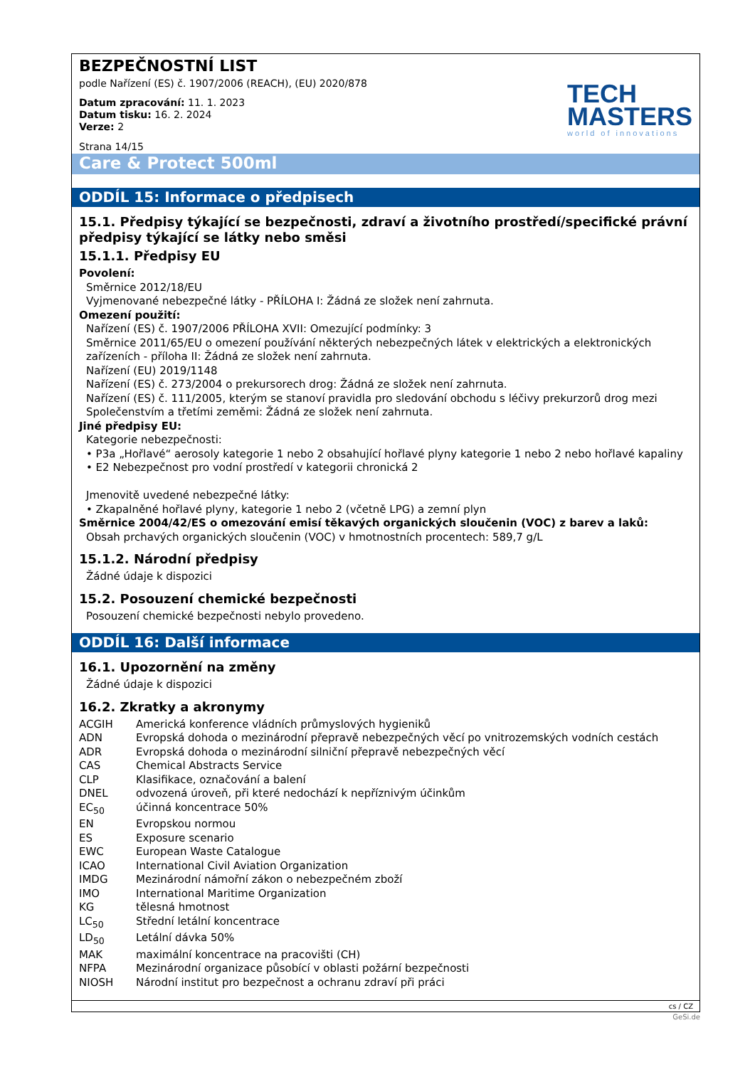BEZPEČNOSTNÍ LIST
podle Nařízení (ES) č. 1907/2006 (REACH), (EU) 2020/878
Datum zpracování: 11. 1. 2023
Datum tisku: 16. 2. 2024
Verze: 2
Strana 14/15
TECH
MASTERS
world of innovations
Care & Protect 500ml
ODDÍL 15: Informace o předpisech
15.1. Předpisy týkající se bezpečnosti, zdraví a životního prostředí/specifické právní předpisy týkající se látky nebo směsi
15.1.1. Předpisy EU
Povolení:
Směrnice 2012/18/EU
Vyjmenované nebezpečné látky - PŘÍLOHA I: Žádná ze složek není zahrnuta.
Omezení použití:
Nařízení (ES) č. 1907/2006 PŘÍLOHA XVII: Omezující podmínky: 3
Směrnice 2011/65/EU o omezení používání některých nebezpečných látek v elektrických a elektronických zařízeních - příloha II: Žádná ze složek není zahrnuta.
Nařízení (EU) 2019/1148
Nařízení (ES) č. 273/2004 o prekursorech drog: Žádná ze složek není zahrnuta.
Nařízení (ES) č. 111/2005, kterým se stanoví pravidla pro sledování obchodu s léčivy prekurzorů drog mezi Společenstvím a třetími zeměmi: Žádná ze složek není zahrnuta.
Jiné předpisy EU:
Kategorie nebezpečnosti:
• P3a „Hořlavé“ aerosoly kategorie 1 nebo 2 obsahující hořlavé plyny kategorie 1 nebo 2 nebo hořlavé kapaliny
• E2 Nebezpečnost pro vodní prostředí v kategorii chronická 2
Jmenovitě uvedené nebezpečné látky:
• Zkapalněné hořlavé plyny, kategorie 1 nebo 2 (včetně LPG) a zemní plyn
Směrnice 2004/42/ES o omezování emisí těkavých organických sloučenin (VOC) z barev a laků:
Obsah prchavých organických sloučenin (VOC) v hmotnostních procentech: 589,7 g/L
15.1.2. Národní předpisy
Žádné údaje k dispozici
15.2. Posouzení chemické bezpečnosti
Posouzení chemické bezpečnosti nebylo provedeno.
ODDÍL 16: Další informace
16.1. Upozornění na změny
Žádné údaje k dispozici
16.2. Zkratky a akronymy
| ACGIH | Americká konference vládních průmyslových hygieniků |
| ADN | Evropská dohoda o mezinárodní přepravě nebezpečných věcí po vnitrozemských vodních cestách |
| ADR | Evropská dohoda o mezinárodní silniční přepravě nebezpečných věcí |
| CAS | Chemical Abstracts Service |
| CLP | Klasifikace, označování a balení |
| DNEL | odvozená úroveň, při které nedochází k nepříznivým účinkům |
| EC<sub>50</sub> | účinná koncentrace 50% |
| EN | Evropskou normou |
| ES | Exposure scenario |
| EWC | European Waste Catalogue |
| ICAO | International Civil Aviation Organization |
| IMDG | Mezinárodní námořní zákon o nebezpečném zboží |
| IMO | International Maritime Organization |
| KG | tělesná hmotnost |
| LC<sub>50</sub> | Střední letální koncentrace |
| LD<sub>50</sub> | Letální dávka 50% |
| MAK | maximální koncentrace na pracovišti (CH) |
| NFPA | Mezinárodní organizace působící v oblasti požární bezpečnosti |
| NIOSH | Národní institut pro bezpečnost a ochranu zdraví při práci |
cs / CZ
GeSi.de